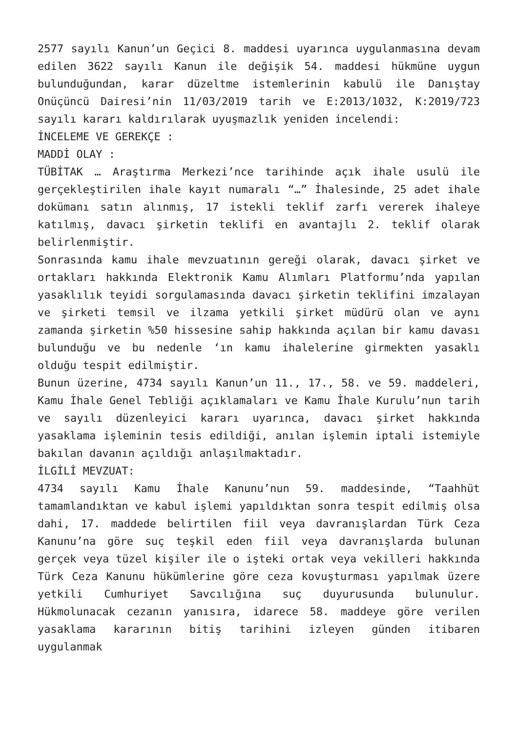2577 sayılı Kanun’un Geçici 8. maddesi uyarınca uygulanmasına devam edilen 3622 sayılı Kanun ile değişik 54. maddesi hükmüne uygun bulunduğundan, karar düzeltme istemlerinin kabulü ile Danıştay Onüçüncü Dairesi’nin 11/03/2019 tarih ve E:2013/1032, K:2019/723 sayılı kararı kaldırılarak uyuşmazlık yeniden incelendi:
İNCELEME VE GEREKÇE :
MADDİ OLAY :
TÜBİTAK … Araştırma Merkezi’nce tarihinde açık ihale usulü ile gerçekleştirilen ihale kayıt numaralı “…” İhalesinde, 25 adet ihale dokümanı satın alınmış, 17 istekli teklif zarfı vererek ihaleye katılmış, davacı şirketin teklifi en avantajlı 2. teklif olarak belirlenmiştir.
Sonrasında kamu ihale mevzuatının gereği olarak, davacı şirket ve ortakları hakkında Elektronik Kamu Alımları Platformu’nda yapılan yasaklılık teyidi sorgulamasında davacı şirketin teklifini imzalayan ve şirketi temsil ve ilzama yetkili şirket müdürü olan ve aynı zamanda şirketin %50 hissesine sahip hakkında açılan bir kamu davası bulunduğu ve bu nedenle ‘ın kamu ihalelerine girmekten yasaklı olduğu tespit edilmiştir.
Bunun üzerine, 4734 sayılı Kanun’un 11., 17., 58. ve 59. maddeleri, Kamu İhale Genel Tebliği açıklamaları ve Kamu İhale Kurulu’nun tarih ve sayılı düzenleyici kararı uyarınca, davacı şirket hakkında yasaklama işleminin tesis edildiği, anılan işlemin iptali istemiyle bakılan davanın açıldığı anlaşılmaktadır.
İLGİLİ MEVZUAT:
4734 sayılı Kamu İhale Kanunu’nun 59. maddesinde, “Taahhüt tamamlandıktan ve kabul işlemi yapıldıktan sonra tespit edilmiş olsa dahi, 17. maddede belirtilen fiil veya davranışlardan Türk Ceza Kanunu’na göre suç teşkil eden fiil veya davranışlarda bulunan gerçek veya tüzel kişiler ile o işteki ortak veya vekilleri hakkında Türk Ceza Kanunu hükümlerine göre ceza kovuşturması yapılmak üzere yetkili Cumhuriyet Savcılığına suç duyurusunda bulunulur. Hükmolunacak cezanın yanısıra, idarece 58. maddeye göre verilen yasaklama kararının bitiş tarihini izleyen günden itibaren uygulanmak